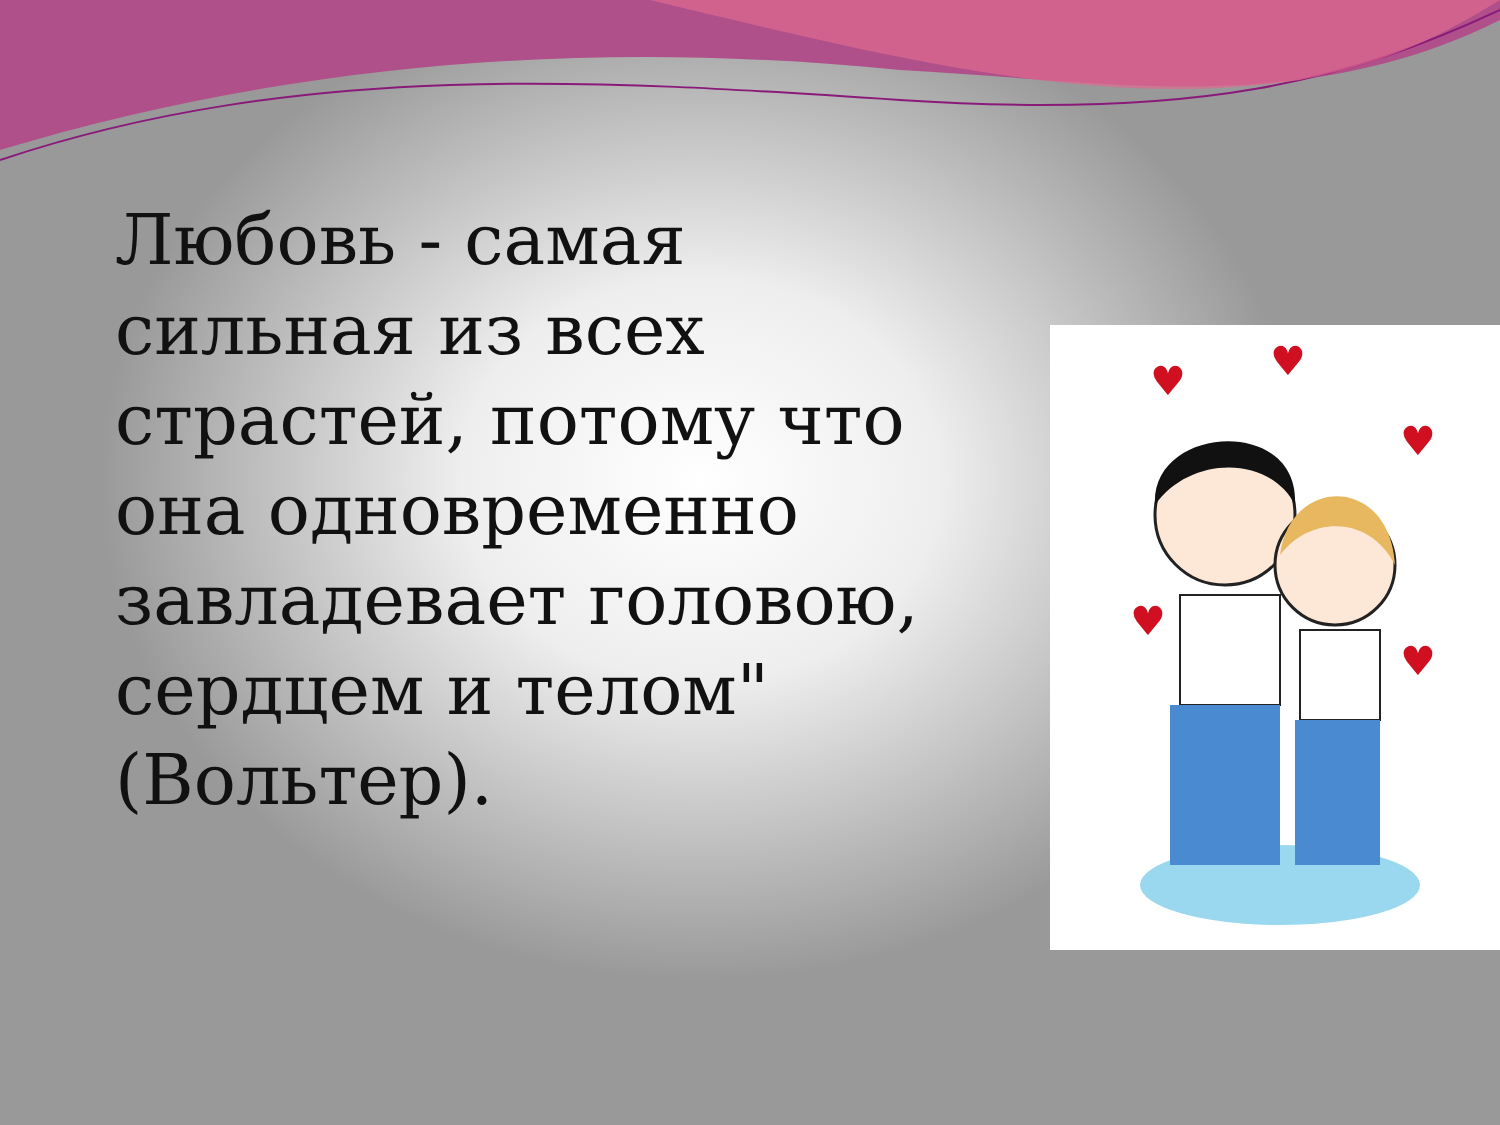Любовь - самая сильная из всех страстей, потому что она одновременно завладевает головою, сердцем и телом" (Вольтер).
♥
♥
♥
♥
♥